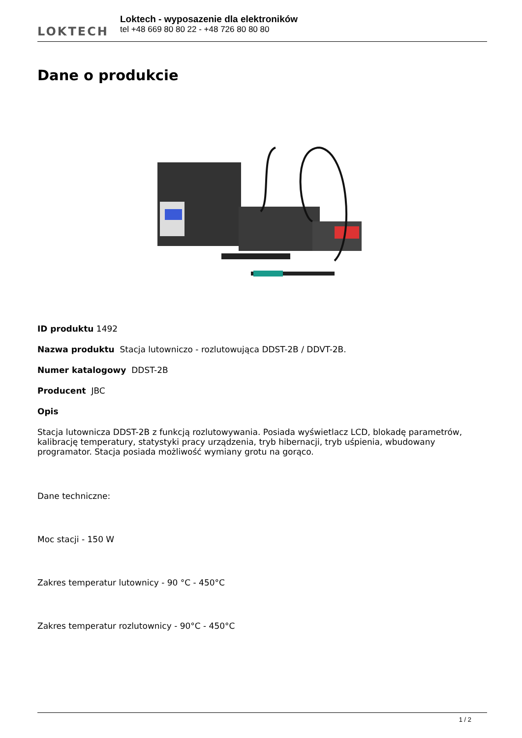LOKTECH
Loktech - wyposazenie dla elektroników
tel +48 669 80 80 22 - +48 726 80 80 80
Dane o produkcie
ID produktu 1492
Nazwa produktu Stacja lutowniczo - rozlutowująca DDST-2B / DDVT-2B.
Numer katalogowy DDST-2B
Producent JBC
Opis
Stacja lutownicza DDST-2B z funkcją rozlutowywania. Posiada wyświetlacz LCD, blokadę parametrów, kalibrację temperatury, statystyki pracy urządzenia, tryb hibernacji, tryb uśpienia, wbudowany programator. Stacja posiada możliwość wymiany grotu na gorąco.
Dane techniczne:
Moc stacji - 150 W
Zakres temperatur lutownicy - 90 °C - 450°C
Zakres temperatur rozlutownicy - 90°C - 450°C
1 / 2